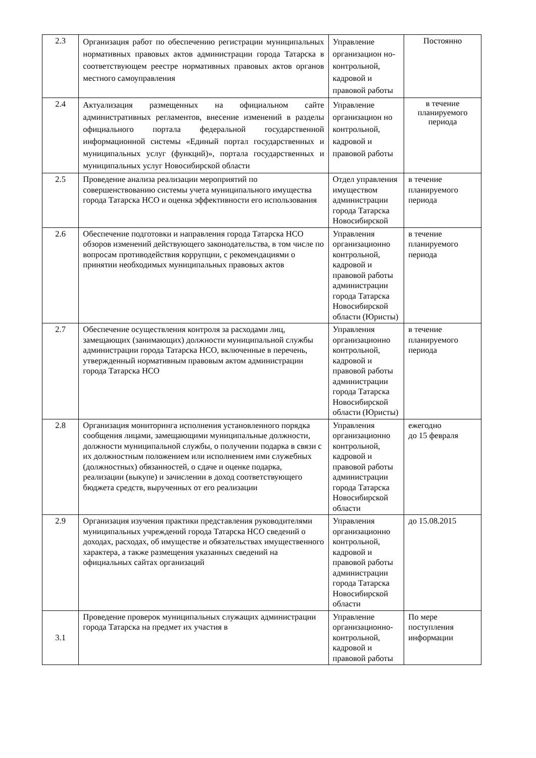| 2.3 | Организация работ по обеспечению регистрации муниципальных нормативных правовых актов администрации города Татарска в соответствующем реестре нормативных правовых актов органов местного самоуправления | Управление организацион но-контрольной, кадровой и правовой работы | Постоянно |
| 2.4 | Актуализация размещенных на официальном сайте административных регламентов, внесение изменений в разделы официального портала федеральной государственной информационной системы «Единый портал государственных и муниципальных услуг (функций)», портала государственных и муниципальных услуг Новосибирской области | Управление организацион но контрольной, кадровой и правовой работы | в течение планируемого периода |
| 2.5 | Проведение анализа реализации мероприятий по совершенствованию системы учета муниципального имущества города Татарска НСО и оценка эффективности его использования | Отдел управления имуществом администрации города Татарска Новосибирской | в течение планируемого периода |
| 2.6 | Обеспечение подготовки и направления города Татарска НСО обзоров изменений действующего законодательства, в том числе по вопросам противодействия коррупции, с рекомендациями о принятии необходимых муниципальных правовых актов | Управления организационно контрольной, кадровой и правовой работы администрации города Татарска Новосибирской области (Юристы) | в течение планируемого периода |
| 2.7 | Обеспечение осуществления контроля за расходами лиц, замещающих (занимающих) должности муниципальной службы администрации города Татарска НСО, включенные в перечень, утвержденный нормативным правовым актом администрации города Татарска НСО | Управления организационно контрольной, кадровой и правовой работы администрации города Татарска Новосибирской области (Юристы) | в течение планируемого периода |
| 2.8 | Организация мониторинга исполнения установленного порядка сообщения лицами, замещающими муниципальные должности, должности муниципальной службы, о получении подарка в связи с их должностным положением или исполнением ими служебных (должностных) обязанностей, о сдаче и оценке подарка, реализации (выкупе) и зачислении в доход соответствующего бюджета средств, вырученных от его реализации | Управления организационно контрольной, кадровой и правовой работы администрации города Татарска Новосибирской области | ежегодно до 15 февраля |
| 2.9 | Организация изучения практики представления руководителями муниципальных учреждений города Татарска НСО сведений о доходах, расходах, об имуществе и обязательствах имущественного характера, а также размещения указанных сведений на официальных сайтах организаций | Управления организационно контрольной, кадровой и правовой работы администрации города Татарска Новосибирской области | до 15.08.2015 |
| 3.1 | Проведение проверок муниципальных служащих администрации города Татарска на предмет их участия в | Управление организационно-контрольной, кадровой и правовой работы | По мере поступления информации |